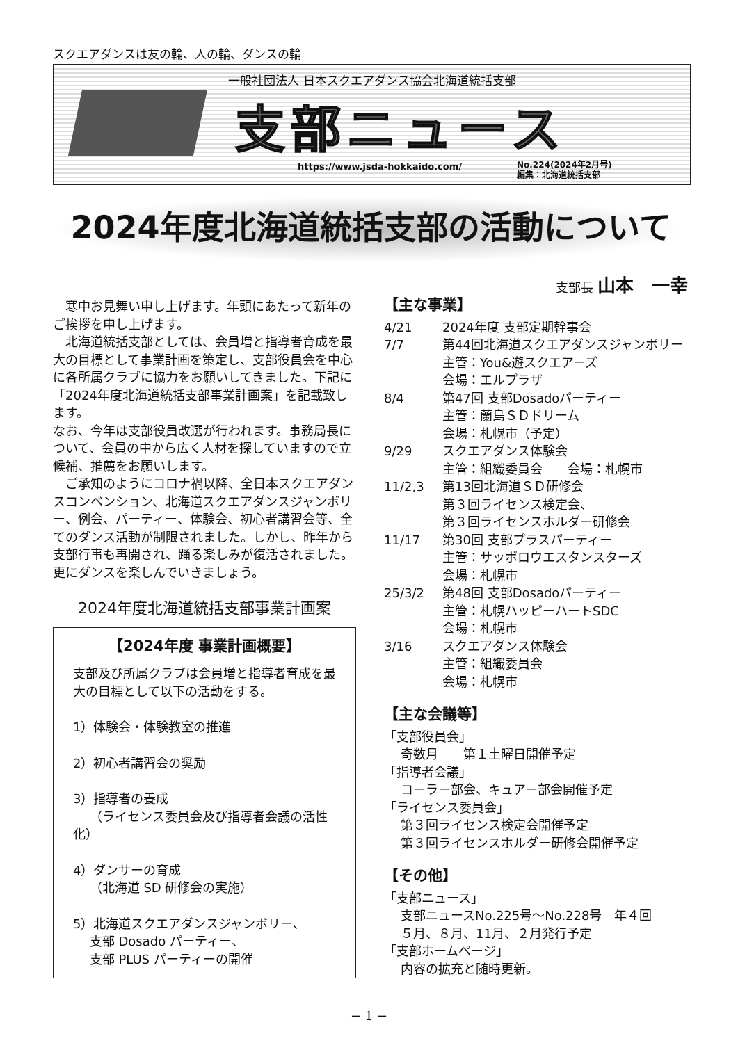スクエアダンスは友の輪、人の輪、ダンスの輪
一般社団法人 日本スクエアダンス協会北海道統括支部
支部ニュース
https://www.jsda-hokkaido.com/
No.224(2024年2月号)
編集：北海道統括支部
2024年度北海道統括支部の活動について
支部長 山本　一幸
　寒中お見舞い申し上げます。年頭にあたって新年のご挨拶を申し上げます。
　北海道統括支部としては、会員増と指導者育成を最大の目標として事業計画を策定し、支部役員会を中心に各所属クラブに協力をお願いしてきました。下記に「2024年度北海道統括支部事業計画案」を記載致します。
なお、今年は支部役員改選が行われます。事務局長について、会員の中から広く人材を探していますので立候補、推薦をお願いします。
　ご承知のようにコロナ禍以降、全日本スクエアダンスコンベンション、北海道スクエアダンスジャンボリー、例会、パーティー、体験会、初心者講習会等、全てのダンス活動が制限されました。しかし、昨年から支部行事も再開され、踊る楽しみが復活されました。更にダンスを楽しんでいきましょう。
2024年度北海道統括支部事業計画案
【2024年度 事業計画概要】
支部及び所属クラブは会員増と指導者育成を最大の目標として以下の活動をする。
1）体験会・体験教室の推進
2）初心者講習会の奨励
3）指導者の養成
　 （ライセンス委員会及び指導者会議の活性化）
4）ダンサーの育成
　 （北海道 SD 研修会の実施）
5）北海道スクエアダンスジャンボリー、
　 支部 Dosado パーティー、
　 支部 PLUS パーティーの開催
【主な事業】
4/21 2024年度 支部定期幹事会
7/7 第44回北海道スクエアダンスジャンボリー
主管：You&遊スクエアーズ
会場：エルプラザ
8/4 第47回 支部Dosadoパーティー
主管：蘭島ＳＤドリーム
会場：札幌市（予定）
9/29 スクエアダンス体験会
主管：組織委員会　　会場：札幌市
11/2,3 第13回北海道ＳＤ研修会
第３回ライセンス検定会、
第３回ライセンスホルダー研修会
11/17 第30回 支部プラスパーティー
主管：サッポロウエスタンスターズ
会場：札幌市
25/3/2 第48回 支部Dosadoパーティー
主管：札幌ハッピーハートSDC
会場：札幌市
3/16 スクエアダンス体験会
主管：組織委員会
会場：札幌市
【主な会議等】
「支部役員会」
奇数月　　第１土曜日開催予定
「指導者会議」
コーラー部会、キュアー部会開催予定
「ライセンス委員会」
第３回ライセンス検定会開催予定
第３回ライセンスホルダー研修会開催予定
【その他】
「支部ニュース」
支部ニュースNo.225号～No.228号　年４回
５月、８月、11月、２月発行予定
「支部ホームページ」
内容の拡充と随時更新。
− 1 −